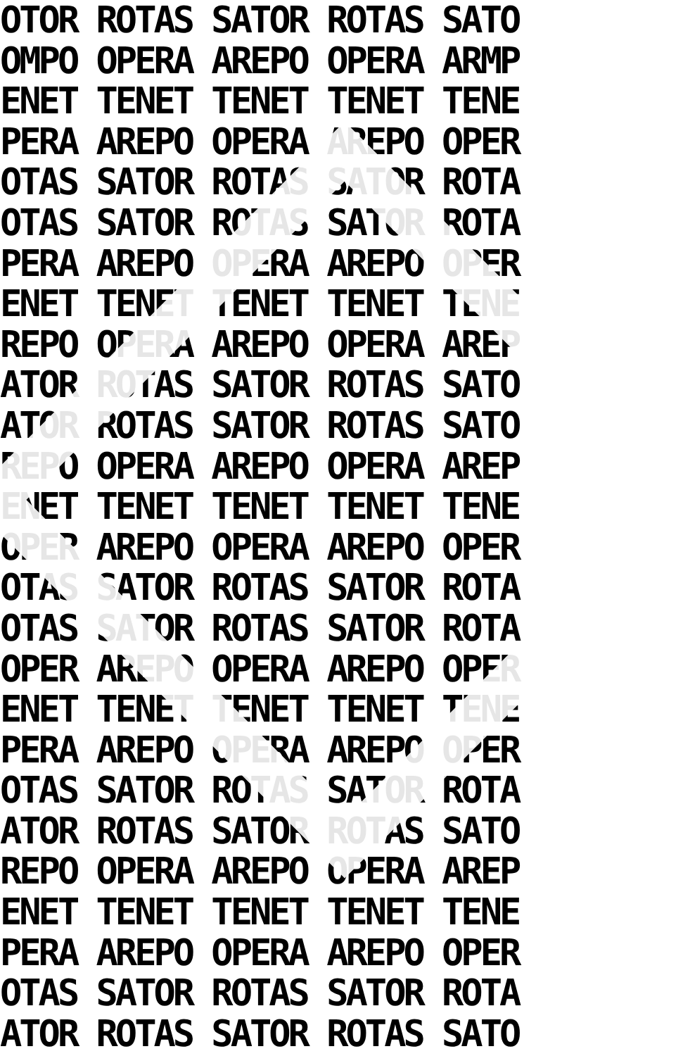OTOR ROTAS SATOR ROTAS SATO
OMPO OPERA AREPO OPERA ARMP
ENET TENET TENET TENET TENE
PERA AREPO OPERA AREPO OPER
OTAS SATOR ROTAS SATOR ROTA
OTAS SATOR ROTAS SATOR ROTA
PERA AREPO OPERA AREPO OPER
ENET TENET TENET TENET TENE
REPO OPERA AREPO OPERA AREP
ATOR ROTAS SATOR ROTAS SATO
ATOR ROTAS SATOR ROTAS SATO
REPO OPERA AREPO OPERA AREP
ENET TENET TENET TENET TENE
OPER AREPO OPERA AREPO OPER
OTAS SATOR ROTAS SATOR ROTA
OTAS SATOR ROTAS SATOR ROTA
OPER AREPO OPERA AREPO OPER
ENET TENET TENET TENET TENE
PERA AREPO OPERA AREPO OPER
OTAS SATOR ROTAS SATOR ROTA
ATOR ROTAS SATOR ROTAS SATO
REPO OPERA AREPO OPERA AREP
ENET TENET TENET TENET TENE
PERA AREPO OPERA AREPO OPER
OTAS SATOR ROTAS SATOR ROTA
ATOR ROTAS SATOR ROTAS SATO